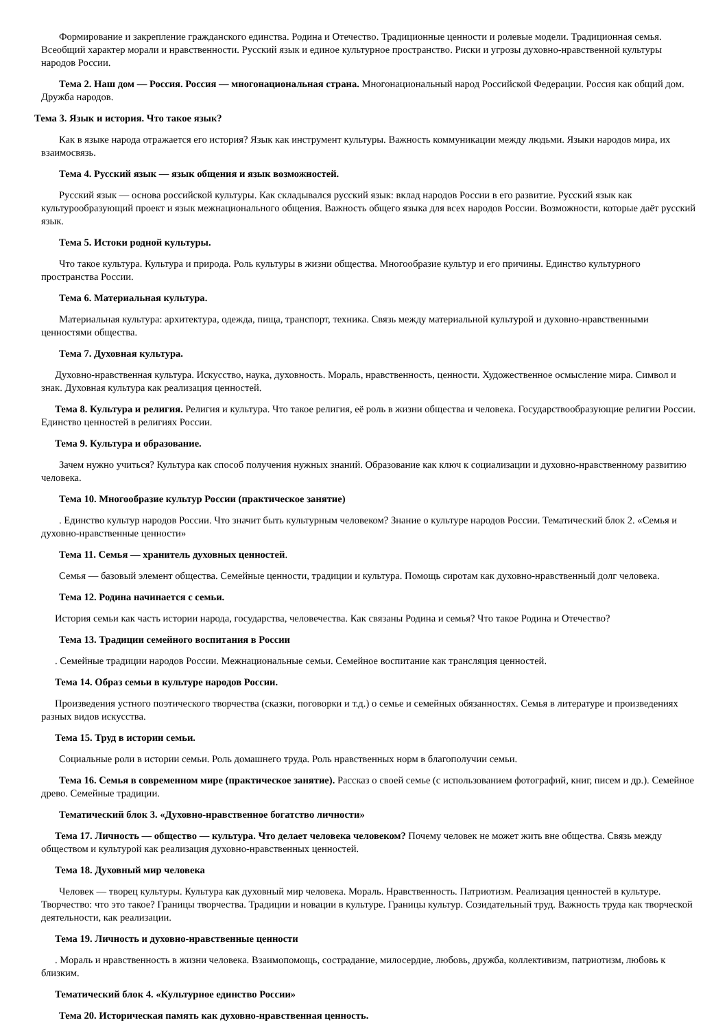Формирование и закрепление гражданского единства. Родина и Отечество. Традиционные ценности и ролевые модели. Традиционная семья. Всеобщий характер морали и нравственности. Русский язык и единое культурное пространство. Риски и угрозы духовно-нравственной культуры народов России.
Тема 2. Наш дом — Россия. Россия — многонациональная страна. Многонациональный народ Российской Федерации. Россия как общий дом. Дружба народов.
Тема 3. Язык и история. Что такое язык?
Как в языке народа отражается его история? Язык как инструмент культуры. Важность коммуникации между людьми. Языки народов мира, их взаимосвязь.
Тема 4. Русский язык — язык общения и язык возможностей.
Русский язык — основа российской культуры. Как складывался русский язык: вклад народов России в его развитие. Русский язык как культурообразующий проект и язык межнационального общения. Важность общего языка для всех народов России. Возможности, которые даёт русский язык.
Тема 5. Истоки родной культуры.
Что такое культура. Культура и природа. Роль культуры в жизни общества. Многообразие культур и его причины. Единство культурного пространства России.
Тема 6. Материальная культура.
Материальная культура: архитектура, одежда, пища, транспорт, техника. Связь между материальной культурой и духовно-нравственными ценностями общества.
Тема 7. Духовная культура.
Духовно-нравственная культура. Искусство, наука, духовность. Мораль, нравственность, ценности. Художественное осмысление мира. Символ и знак. Духовная культура как реализация ценностей.
Тема 8. Культура и религия. Религия и культура. Что такое религия, её роль в жизни общества и человека. Государствообразующие религии России. Единство ценностей в религиях России.
Тема 9. Культура и образование.
Зачем нужно учиться? Культура как способ получения нужных знаний. Образование как ключ к социализации и духовно-нравственному развитию человека.
Тема 10. Многообразие культур России (практическое занятие)
. Единство культур народов России. Что значит быть культурным человеком? Знание о культуре народов России. Тематический блок 2. «Семья и духовно-нравственные ценности»
Тема 11. Семья — хранитель духовных ценностей.
Семья — базовый элемент общества. Семейные ценности, традиции и культура. Помощь сиротам как духовно-нравственный долг человека.
Тема 12. Родина начинается с семьи.
История семьи как часть истории народа, государства, человечества. Как связаны Родина и семья? Что такое Родина и Отечество?
Тема 13. Традиции семейного воспитания в России
. Семейные традиции народов России. Межнациональные семьи. Семейное воспитание как трансляция ценностей.
Тема 14. Образ семьи в культуре народов России.
Произведения устного поэтического творчества (сказки, поговорки и т.д.) о семье и семейных обязанностях. Семья в литературе и произведениях разных видов искусства.
Тема 15. Труд в истории семьи.
Социальные роли в истории семьи. Роль домашнего труда. Роль нравственных норм в благополучии семьи.
Тема 16. Семья в современном мире (практическое занятие). Рассказ о своей семье (с использованием фотографий, книг, писем и др.). Семейное древо. Семейные традиции.
Тематический блок 3. «Духовно-нравственное богатство личности»
Тема 17. Личность — общество — культура. Что делает человека человеком? Почему человек не может жить вне общества. Связь между обществом и культурой как реализация духовно-нравственных ценностей.
Тема 18. Духовный мир человека
Человек — творец культуры. Культура как духовный мир человека. Мораль. Нравственность. Патриотизм. Реализация ценностей в культуре. Творчество: что это такое? Границы творчества. Традиции и новации в культуре. Границы культур. Созидательный труд. Важность труда как творческой деятельности, как реализации.
Тема 19. Личность и духовно-нравственные ценности
. Мораль и нравственность в жизни человека. Взаимопомощь, сострадание, милосердие, любовь, дружба, коллективизм, патриотизм, любовь к близким.
Тематический блок 4. «Культурное единство России»
Тема 20. Историческая память как духовно-нравственная ценность.